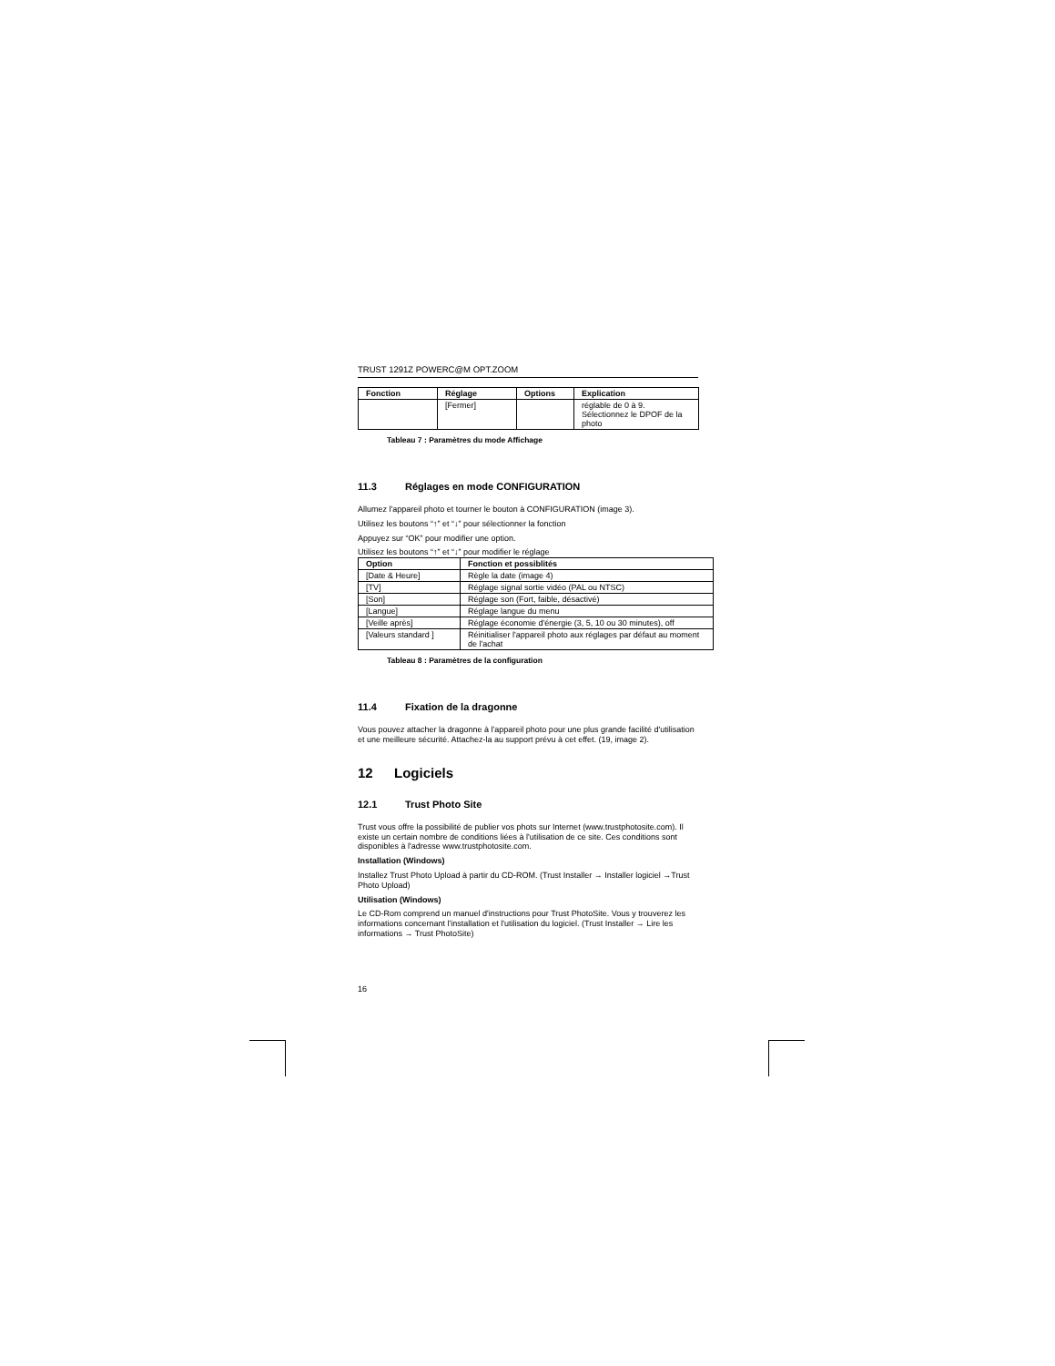TRUST 1291Z POWERC@M OPT.ZOOM
| Fonction | Réglage | Options | Explication |
| --- | --- | --- | --- |
| | [Fermer] | | réglable de 0 à 9. Sélectionnez le DPOF de la photo |
Tableau 7 : Paramètres du mode Affichage
11.3 Réglages en mode CONFIGURATION
Allumez l'appareil photo et tourner le bouton à CONFIGURATION (image 3).
Utilisez les boutons “↑” et “↓” pour sélectionner la fonction
Appuyez sur “OK” pour modifier une option.
Utilisez les boutons “↑” et “↓” pour modifier le réglage
| Option | Fonction et possiblités |
| --- | --- |
| [Date & Heure] | Règle la date (image 4) |
| [TV] | Réglage signal sortie vidéo (PAL ou NTSC) |
| [Son] | Réglage son (Fort, faible, désactivé) |
| [Langue] | Réglage langue du menu |
| [Veille après] | Réglage économie d'énergie (3, 5, 10 ou 30 minutes), off |
| [Valeurs standard ] | Réinitialiser l'appareil photo aux réglages par défaut au moment de l'achat |
Tableau 8 : Paramètres de la configuration
11.4 Fixation de la dragonne
Vous pouvez attacher la dragonne à l'appareil photo pour une plus grande facilité d'utilisation et une meilleure sécurité. Attachez-la au support prévu à cet effet. (19, image 2).
12 Logiciels
12.1 Trust Photo Site
Trust vous offre la possibilité de publier vos phots sur Internet (www.trustphotosite.com). Il existe un certain nombre de conditions liées à l'utilisation de ce site. Ces conditions sont disponibles à l'adresse www.trustphotosite.com.
Installation (Windows)
Installez Trust Photo Upload à partir du CD-ROM. (Trust Installer → Installer logiciel →Trust Photo Upload)
Utilisation (Windows)
Le CD-Rom comprend un manuel d'instructions pour Trust PhotoSite. Vous y trouverez les informations concernant l'installation et l'utilisation du logiciel. (Trust Installer → Lire les informations → Trust PhotoSite)
16